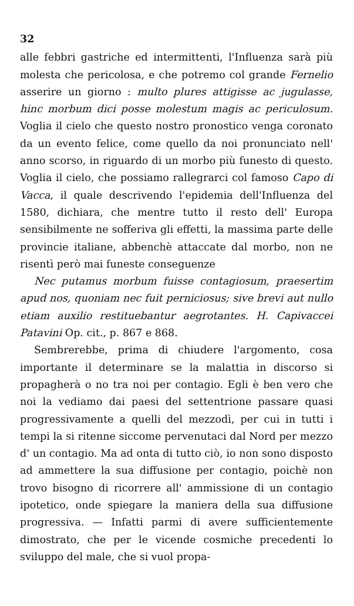32
alle febbri gastriche ed intermittenti, l'Influenza sarà più molesta che pericolosa, e che potremo col grande Fernelio asserire un giorno : multo plures attigisse ac jugulasse, hinc morbum dici posse molestum magis ac periculosum. Voglia il cielo che questo nostro pronostico venga coronato da un evento felice, come quello da noi pronunciato nell' anno scorso, in riguardo di un morbo più funesto di questo. Voglia il cielo, che possiamo rallegrarci col famoso Capo di Vacca, il quale descrivendo l'epidemia dell'Influenza del 1580, dichiara, che mentre tutto il resto dell' Europa sensibilmente ne sofferiva gli effetti, la massima parte delle provincie italiane, abbenchè attaccate dal morbo, non ne risentì però mai funeste conseguenze
Nec putamus morbum fuisse contagiosum, praesertim apud nos, quoniam nec fuit perniciosus; sive brevi aut nullo etiam auxilio restituebantur aegrotantes. H. Capivaccei Patavini Op. cit., p. 867 e 868.
Sembrerebbe, prima di chiudere l'argomento, cosa importante il determinare se la malattia in discorso si propagherà o no tra noi per contagio. Egli è ben vero che noi la vediamo dai paesi del settentrione passare quasi progressivamente a quelli del mezzodì, per cui in tutti i tempi la si ritenne siccome pervenutaci dal Nord per mezzo d' un contagio. Ma ad onta di tutto ciò, io non sono disposto ad ammettere la sua diffusione per contagio, poichè non trovo bisogno di ricorrere all' ammissione di un contagio ipotetico, onde spiegare la maniera della sua diffusione progressiva. — Infatti parmi di avere sufficientemente dimostrato, che per le vicende cosmiche precedenti lo sviluppo del male, che si vuol propa-